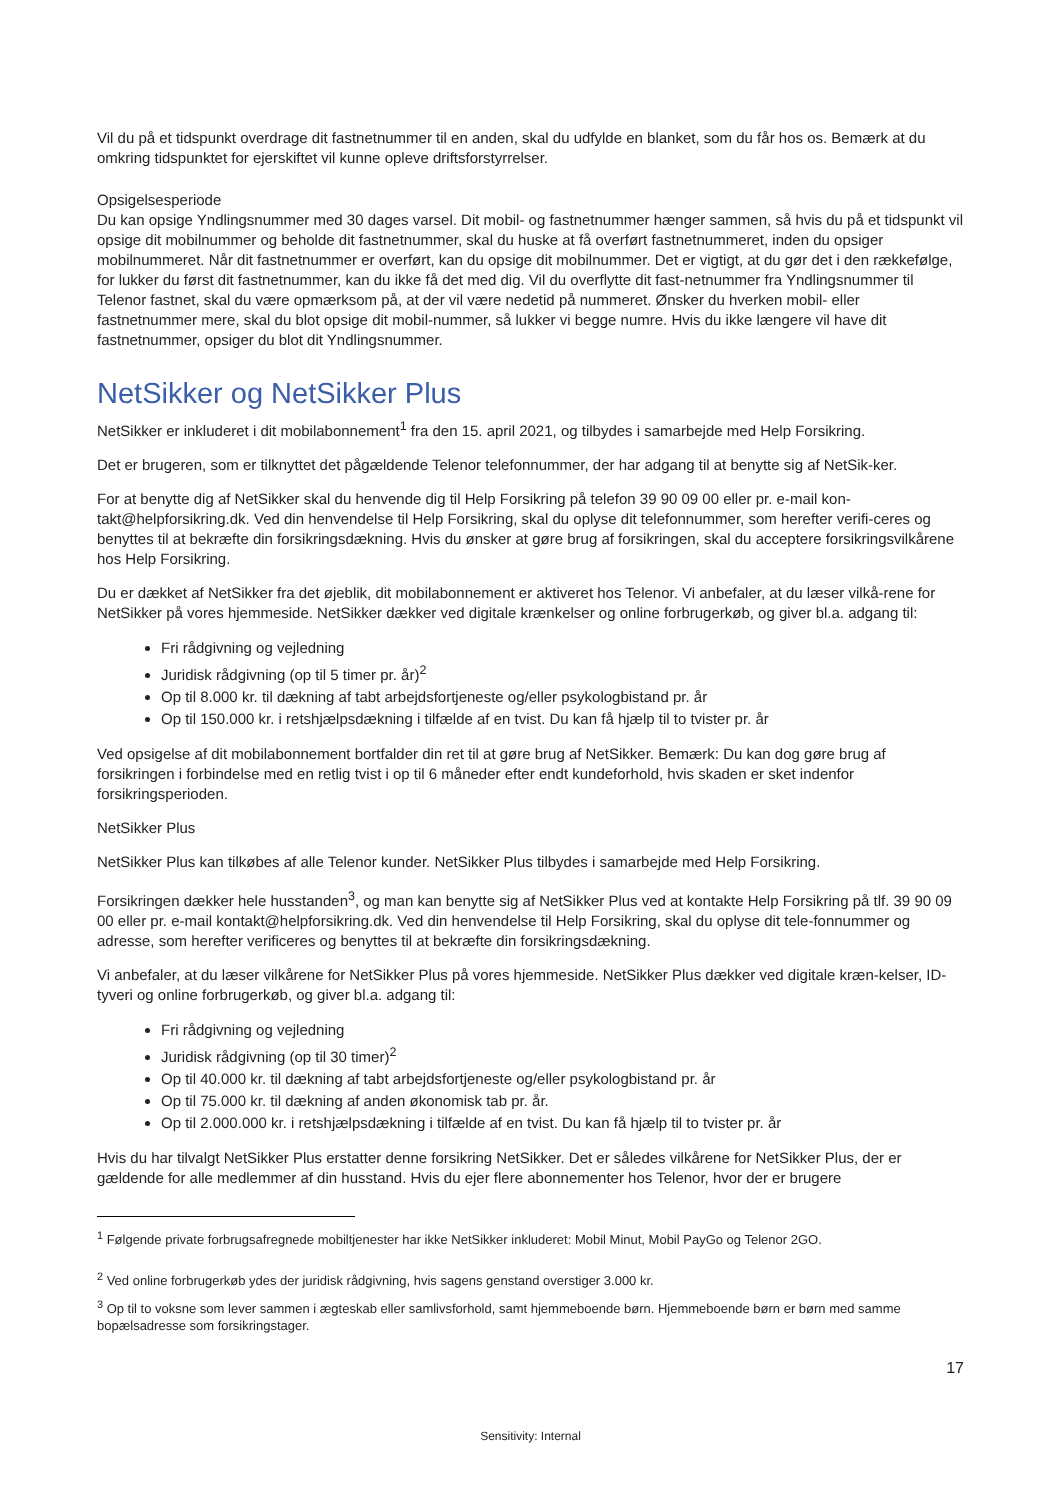Vil du på et tidspunkt overdrage dit fastnetnummer til en anden, skal du udfylde en blanket, som du får hos os. Bemærk at du omkring tidspunktet for ejerskiftet vil kunne opleve driftsforstyrrelser.
Opsigelsesperiode
Du kan opsige Yndlingsnummer med 30 dages varsel. Dit mobil- og fastnetnummer hænger sammen, så hvis du på et tidspunkt vil opsige dit mobilnummer og beholde dit fastnetnummer, skal du huske at få overført fastnetnummeret, inden du opsiger mobilnummeret. Når dit fastnetnummer er overført, kan du opsige dit mobilnummer. Det er vigtigt, at du gør det i den rækkefølge, for lukker du først dit fastnetnummer, kan du ikke få det med dig. Vil du overflytte dit fast-netnummer fra Yndlingsnummer til Telenor fastnet, skal du være opmærksom på, at der vil være nedetid på nummeret. Ønsker du hverken mobil- eller fastnetnummer mere, skal du blot opsige dit mobil-nummer, så lukker vi begge numre. Hvis du ikke længere vil have dit fastnetnummer, opsiger du blot dit Yndlingsnummer.
NetSikker og NetSikker Plus
NetSikker er inkluderet i dit mobilabonnement<sup>1</sup> fra den 15. april 2021, og tilbydes i samarbejde med Help Forsikring.
Det er brugeren, som er tilknyttet det pågældende Telenor telefonnummer, der har adgang til at benytte sig af NetSik-ker.
For at benytte dig af NetSikker skal du henvende dig til Help Forsikring på telefon 39 90 09 00 eller pr. e-mail kon-takt@helpforsikring.dk. Ved din henvendelse til Help Forsikring, skal du oplyse dit telefonnummer, som herefter verifi-ceres og benyttes til at bekræfte din forsikringsdækning. Hvis du ønsker at gøre brug af forsikringen, skal du acceptere forsikringsvilkårene hos Help Forsikring.
Du er dækket af NetSikker fra det øjeblik, dit mobilabonnement er aktiveret hos Telenor. Vi anbefaler, at du læser vilkå-rene for NetSikker på vores hjemmeside. NetSikker dækker ved digitale krænkelser og online forbrugerkøb, og giver bl.a. adgang til:
Fri rådgivning og vejledning
Juridisk rådgivning (op til 5 timer pr. år)<sup>2</sup>
Op til 8.000 kr. til dækning af tabt arbejdsfortjeneste og/eller psykologbistand pr. år
Op til 150.000 kr. i retshjælpsdækning i tilfælde af en tvist. Du kan få hjælp til to tvister pr. år
Ved opsigelse af dit mobilabonnement bortfalder din ret til at gøre brug af NetSikker. Bemærk: Du kan dog gøre brug af forsikringen i forbindelse med en retlig tvist i op til 6 måneder efter endt kundeforhold, hvis skaden er sket indenfor forsikringsperioden.
NetSikker Plus
NetSikker Plus kan tilkøbes af alle Telenor kunder. NetSikker Plus tilbydes i samarbejde med Help Forsikring.
Forsikringen dækker hele husstanden<sup>3</sup>, og man kan benytte sig af NetSikker Plus ved at kontakte Help Forsikring på tlf. 39 90 09 00 eller pr. e-mail kontakt@helpforsikring.dk. Ved din henvendelse til Help Forsikring, skal du oplyse dit tele-fonnummer og adresse, som herefter verificeres og benyttes til at bekræfte din forsikringsdækning.
Vi anbefaler, at du læser vilkårene for NetSikker Plus på vores hjemmeside. NetSikker Plus dækker ved digitale kræn-kelser, ID-tyveri og online forbrugerkøb, og giver bl.a. adgang til:
Fri rådgivning og vejledning
Juridisk rådgivning (op til 30 timer)<sup>2</sup>
Op til 40.000 kr. til dækning af tabt arbejdsfortjeneste og/eller psykologbistand pr. år
Op til 75.000 kr. til dækning af anden økonomisk tab pr. år.
Op til 2.000.000 kr. i retshjælpsdækning i tilfælde af en tvist. Du kan få hjælp til to tvister pr. år
Hvis du har tilvalgt NetSikker Plus erstatter denne forsikring NetSikker. Det er således vilkårene for NetSikker Plus, der er gældende for alle medlemmer af din husstand. Hvis du ejer flere abonnementer hos Telenor, hvor der er brugere
<sup>1</sup> Følgende private forbrugsafregnede mobiltjenester har ikke NetSikker inkluderet: Mobil Minut, Mobil PayGo og Telenor 2GO.
<sup>2</sup> Ved online forbrugerkøb ydes der juridisk rådgivning, hvis sagens genstand overstiger 3.000 kr.
<sup>3</sup> Op til to voksne som lever sammen i ægteskab eller samlivsforhold, samt hjemmeboende børn. Hjemmeboende børn er børn med samme bopælsadresse som forsikringstager.
17
Sensitivity: Internal